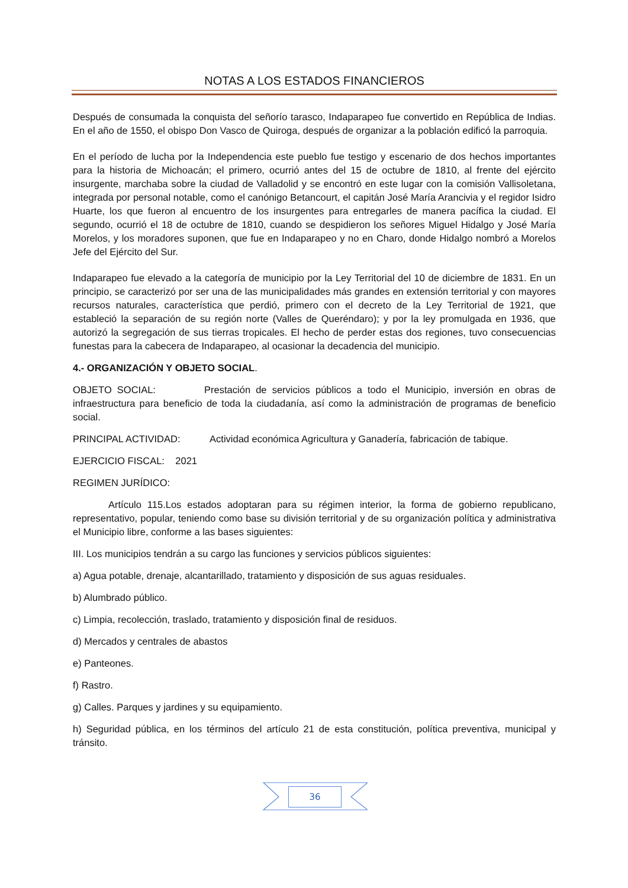NOTAS A LOS ESTADOS FINANCIEROS
Después de consumada la conquista del señorío tarasco, Indaparapeo fue convertido en República de Indias. En el año de 1550, el obispo Don Vasco de Quiroga, después de organizar a la población edificó la parroquia.
En el período de lucha por la Independencia este pueblo fue testigo y escenario de dos hechos importantes para la historia de Michoacán; el primero, ocurrió antes del 15 de octubre de 1810, al frente del ejército insurgente, marchaba sobre la ciudad de Valladolid y se encontró en este lugar con la comisión Vallisoletana, integrada por personal notable, como el canónigo Betancourt, el capitán José María Arancivia y el regidor Isidro Huarte, los que fueron al encuentro de los insurgentes para entregarles de manera pacífica la ciudad. El segundo, ocurrió el 18 de octubre de 1810, cuando se despidieron los señores Miguel Hidalgo y José María Morelos, y los moradores suponen, que fue en Indaparapeo y no en Charo, donde Hidalgo nombró a Morelos Jefe del Ejército del Sur.
Indaparapeo fue elevado a la categoría de municipio por la Ley Territorial del 10 de diciembre de 1831. En un principio, se caracterizó por ser una de las municipalidades más grandes en extensión territorial y con mayores recursos naturales, característica que perdió, primero con el decreto de la Ley Territorial de 1921, que estableció la separación de su región norte (Valles de Queréndaro); y por la ley promulgada en 1936, que autorizó la segregación de sus tierras tropicales. El hecho de perder estas dos regiones, tuvo consecuencias funestas para la cabecera de Indaparapeo, al ocasionar la decadencia del municipio.
4.- ORGANIZACIÓN Y OBJETO SOCIAL.
OBJETO SOCIAL: Prestación de servicios públicos a todo el Municipio, inversión en obras de infraestructura para beneficio de toda la ciudadanía, así como la administración de programas de beneficio social.
PRINCIPAL ACTIVIDAD: Actividad económica Agricultura y Ganadería, fabricación de tabique.
EJERCICIO FISCAL: 2021
REGIMEN JURÍDICO:
Artículo 115.Los estados adoptaran para su régimen interior, la forma de gobierno republicano, representativo, popular, teniendo como base su división territorial y de su organización política y administrativa el Municipio libre, conforme a las bases siguientes:
III. Los municipios tendrán a su cargo las funciones y servicios públicos siguientes:
a) Agua potable, drenaje, alcantarillado, tratamiento y disposición de sus aguas residuales.
b) Alumbrado público.
c) Limpia, recolección, traslado, tratamiento y disposición final de residuos.
d) Mercados y centrales de abastos
e) Panteones.
f) Rastro.
g) Calles. Parques y jardines y su equipamiento.
h) Seguridad pública, en los términos del artículo 21 de esta constitución, política preventiva, municipal y tránsito.
36